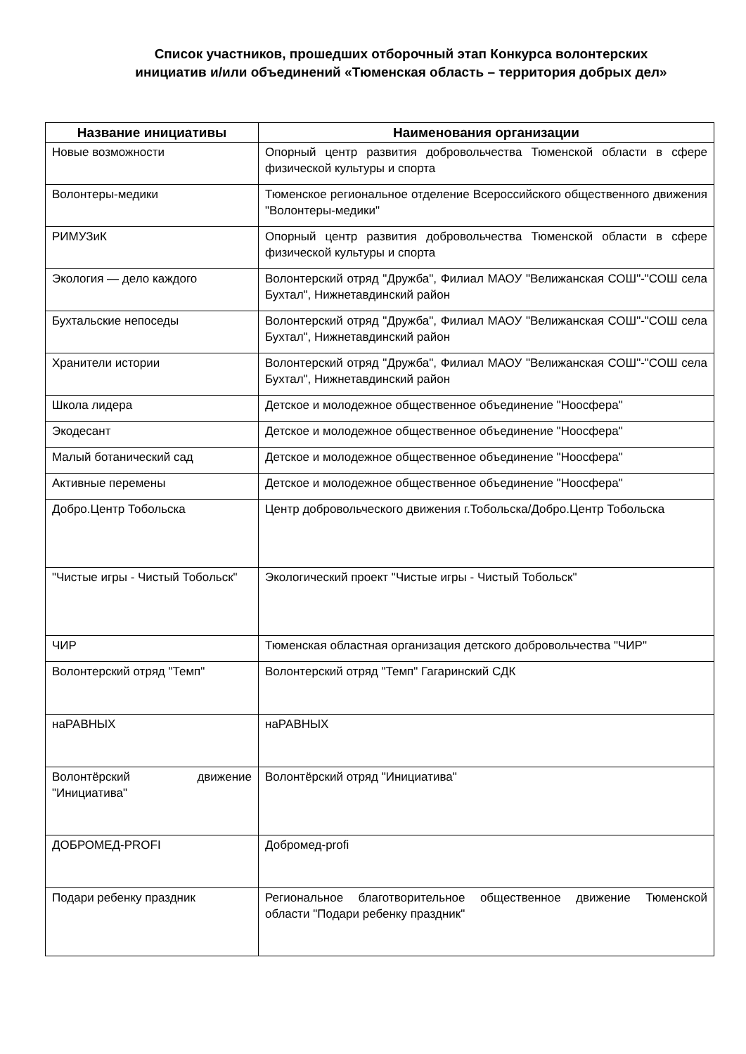Список участников, прошедших отборочный этап Конкурса волонтерских инициатив и/или объединений «Тюменская область – территория добрых дел»
| Название инициативы | Наименования организации |
| --- | --- |
| Новые возможности | Опорный центр развития добровольчества Тюменской области в сфере физической культуры и спорта |
| Волонтеры-медики | Тюменское региональное отделение Всероссийского общественного движения "Волонтеры-медики" |
| РИМУЗиК | Опорный центр развития добровольчества Тюменской области в сфере физической культуры и спорта |
| Экология — дело каждого | Волонтерский отряд "Дружба", Филиал МАОУ "Велижанская СОШ"-"СОШ села Бухтал", Нижнетавдинский район |
| Бухтальские непоседы | Волонтерский отряд "Дружба", Филиал МАОУ "Велижанская СОШ"-"СОШ села Бухтал", Нижнетавдинский район |
| Хранители истории | Волонтерский отряд "Дружба", Филиал МАОУ "Велижанская СОШ"-"СОШ села Бухтал", Нижнетавдинский район |
| Школа лидера | Детское и молодежное общественное объединение "Ноосфера" |
| Экодесант | Детское и молодежное общественное объединение "Ноосфера" |
| Малый ботанический сад | Детское и молодежное общественное объединение "Ноосфера" |
| Активные перемены | Детское и молодежное общественное объединение "Ноосфера" |
| Добро.Центр Тобольска | Центр добровольческого движения г.Тобольска/Добро.Центр Тобольска |
| "Чистые игры - Чистый Тобольск" | Экологический проект "Чистые игры - Чистый Тобольск" |
| ЧИР | Тюменская областная организация детского добровольчества "ЧИР" |
| Волонтерский отряд "Темп" | Волонтерский отряд "Темп" Гагаринский СДК |
| наРАВНЫХ | наРАВНЫХ |
| Волонтёрский движение "Инициатива" | Волонтёрский отряд "Инициатива" |
| ДОБРОМЕД-PROFI | Добромед-profi |
| Подари ребенку праздник | Региональное благотворительное общественное движение Тюменской области "Подари ребенку праздник" |